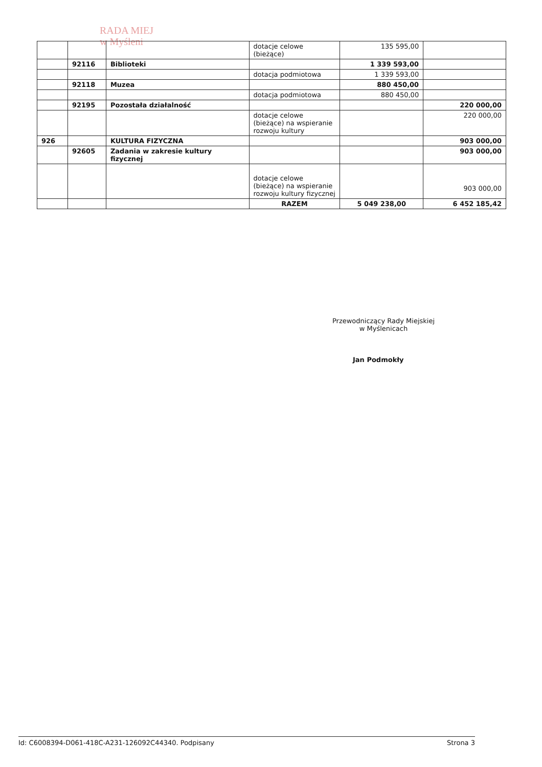RADA MIEJ
w Myśleni
| | | | dotacje celowe (bieżące) | 135 595,00 | |
| | 92116 | Biblioteki | | 1 339 593,00 | |
| | | | dotacja podmiotowa | 1 339 593,00 | |
| | 92118 | Muzea | | 880 450,00 | |
| | | | dotacja podmiotowa | 880 450,00 | |
| | 92195 | Pozostała działalność | | | 220 000,00 |
| | | | dotacje celowe (bieżące) na wspieranie rozwoju kultury | | 220 000,00 |
| 926 | | KULTURA FIZYCZNA | | | 903 000,00 |
| | 92605 | Zadania w zakresie kultury fizycznej | | | 903 000,00 |
| | | | dotacje celowe (bieżące) na wspieranie rozwoju kultury fizycznej | | 903 000,00 |
| | | | RAZEM | 5 049 238,00 | 6 452 185,42 |
Przewodniczący Rady Miejskiej
w Myślenicach
Jan Podmokły
Id: C6008394-D061-418C-A231-126092C44340. Podpisany Strona 3